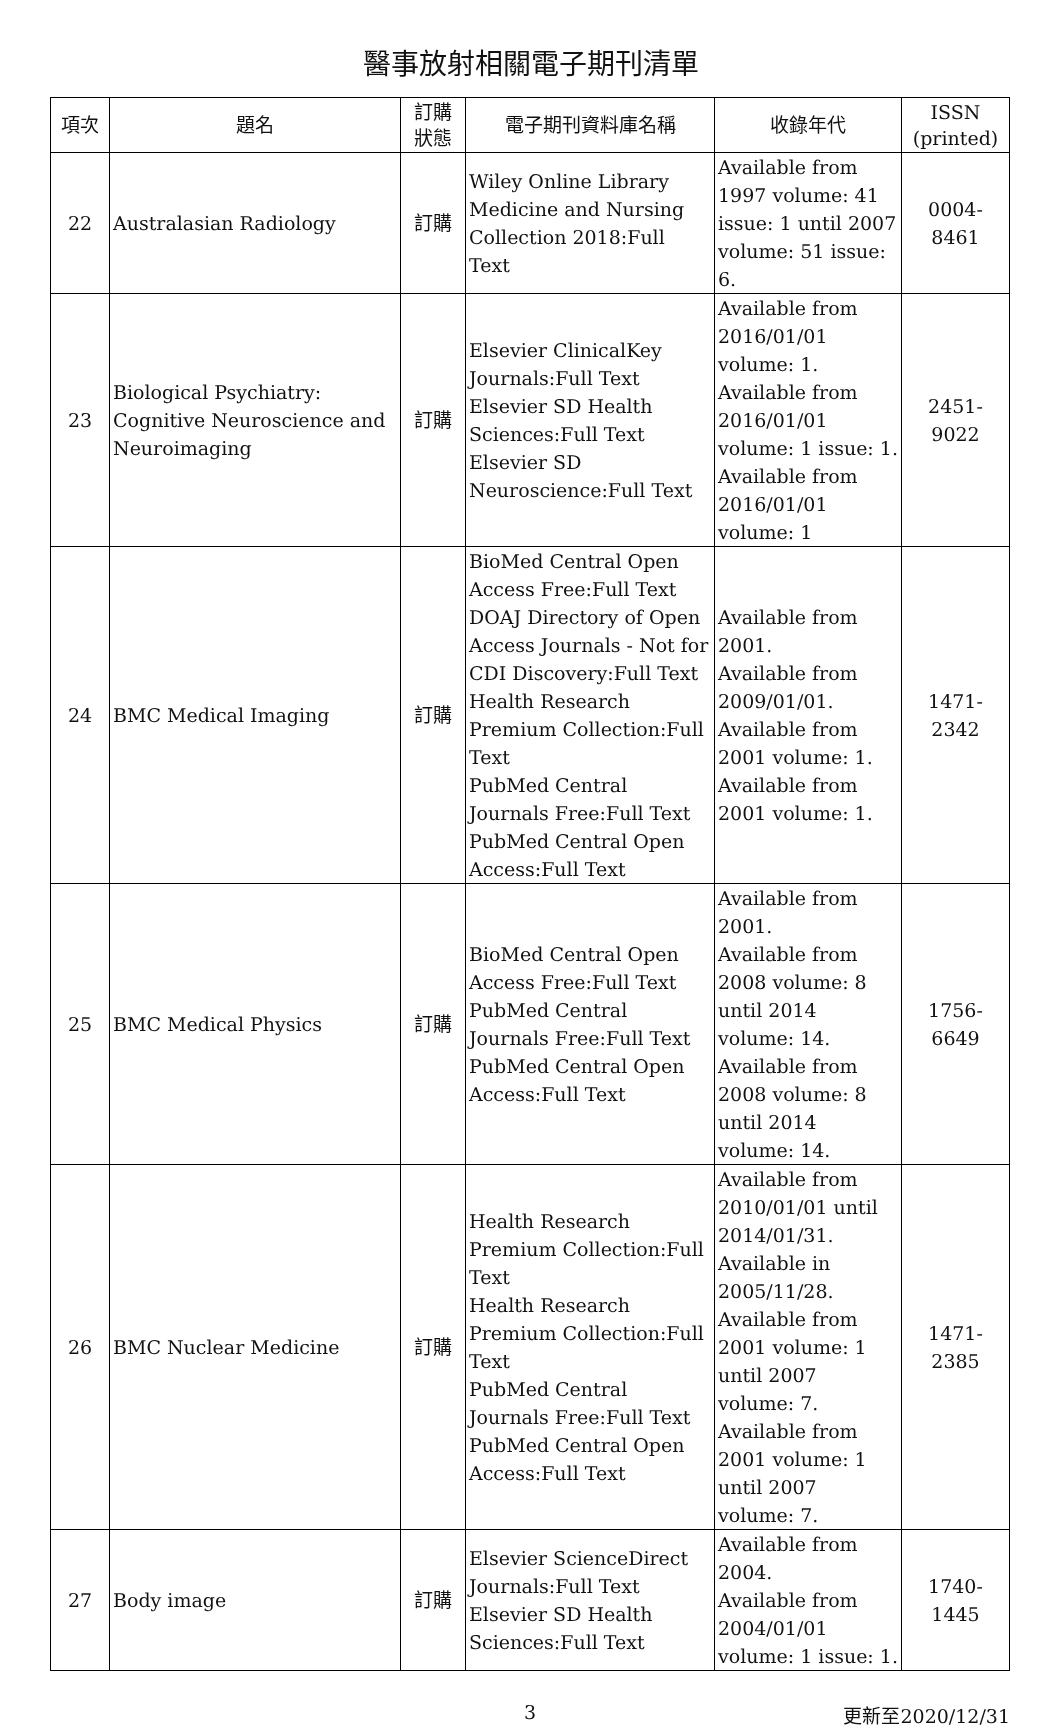醫事放射相關電子期刊清單
| 項次 | 題名 | 訂購 狀態 | 電子期刊資料庫名稱 | 收錄年代 | ISSN (printed) |
| --- | --- | --- | --- | --- | --- |
| 22 | Australasian Radiology | 訂購 | Wiley Online Library Medicine and Nursing Collection 2018:Full Text | Available from 1997 volume: 41 issue: 1 until 2007 volume: 51 issue: 6. | 0004-8461 |
| 23 | Biological Psychiatry: Cognitive Neuroscience and Neuroimaging | 訂購 | Elsevier ClinicalKey Journals:Full Text Elsevier SD Health Sciences:Full Text Elsevier SD Neuroscience:Full Text | Available from 2016/01/01 volume: 1. Available from 2016/01/01 volume: 1 issue: 1. Available from 2016/01/01 volume: 1 | 2451-9022 |
| 24 | BMC Medical Imaging | 訂購 | BioMed Central Open Access Free:Full Text DOAJ Directory of Open Access Journals - Not for CDI Discovery:Full Text Health Research Premium Collection:Full Text PubMed Central Journals Free:Full Text PubMed Central Open Access:Full Text | Available from 2001. Available from 2009/01/01. Available from 2001 volume: 1. Available from 2001 volume: 1. | 1471-2342 |
| 25 | BMC Medical Physics | 訂購 | BioMed Central Open Access Free:Full Text PubMed Central Journals Free:Full Text PubMed Central Open Access:Full Text | Available from 2001. Available from 2008 volume: 8 until 2014 volume: 14. Available from 2008 volume: 8 until 2014 volume: 14. | 1756-6649 |
| 26 | BMC Nuclear Medicine | 訂購 | Health Research Premium Collection:Full Text Health Research Premium Collection:Full Text PubMed Central Journals Free:Full Text PubMed Central Open Access:Full Text | Available from 2010/01/01 until 2014/01/31. Available in 2005/11/28. Available from 2001 volume: 1 until 2007 volume: 7. Available from 2001 volume: 1 until 2007 volume: 7. | 1471-2385 |
| 27 | Body image | 訂購 | Elsevier ScienceDirect Journals:Full Text Elsevier SD Health Sciences:Full Text | Available from 2004. Available from 2004/01/01 volume: 1 issue: 1. | 1740-1445 |
3 更新至2020/12/31